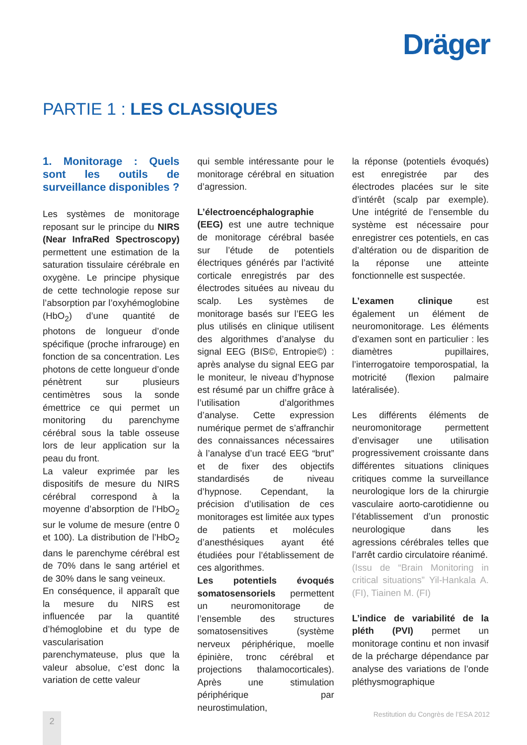Dräger
PARTIE 1 : LES CLASSIQUES
1. Monitorage : Quels sont les outils de surveillance disponibles ?
Les systèmes de monitorage reposant sur le principe du NIRS (Near InfraRed Spectroscopy) permettent une estimation de la saturation tissulaire cérébrale en oxygène. Le principe physique de cette technologie repose sur l’absorption par l’oxyhémoglobine (HbO<sub>2</sub>) d’une quantité de photons de longueur d’onde spécifique (proche infrarouge) en fonction de sa concentration. Les photons de cette longueur d’onde pénètrent sur plusieurs centimètres sous la sonde émettrice ce qui permet un monitoring du parenchyme cérébral sous la table osseuse lors de leur application sur la peau du front.
La valeur exprimée par les dispositifs de mesure du NIRS cérébral correspond à la moyenne d’absorption de l’HbO<sub>2</sub> sur le volume de mesure (entre 0 et 100). La distribution de l’HbO<sub>2</sub> dans le parenchyme cérébral est de 70% dans le sang artériel et de 30% dans le sang veineux.
En conséquence, il apparaît que la mesure du NIRS est influencée par la quantité d’hémoglobine et du type de vascularisation parenchymateuse, plus que la valeur absolue, c’est donc la variation de cette valeur
qui semble intéressante pour le monitorage cérébral en situation d’agression.
L’électroencéphalographie (EEG) est une autre technique de monitorage cérébral basée sur l’étude de potentiels électriques générés par l’activité corticale enregistrés par des électrodes situées au niveau du scalp. Les systèmes de monitorage basés sur l’EEG les plus utilisés en clinique utilisent des algorithmes d’analyse du signal EEG (BIS©, Entropie©) : après analyse du signal EEG par le moniteur, le niveau d’hypnose est résumé par un chiffre grâce à l’utilisation d’algorithmes d’analyse. Cette expression numérique permet de s’affranchir des connaissances nécessaires à l’analyse d’un tracé EEG “brut” et de fixer des objectifs standardisés de niveau d’hypnose. Cependant, la précision d’utilisation de ces monitorages est limitée aux types de patients et molécules d’anesthésiques ayant été étudiées pour l’établissement de ces algorithmes.
Les potentiels évoqués somatosensoriels permettent un neuromonitorage de l’ensemble des structures somatosensitives (système nerveux périphérique, moelle épinière, tronc cérébral et projections thalamocorticales). Après une stimulation périphérique par neurostimulation,
la réponse (potentiels évoqués) est enregistrée par des électrodes placées sur le site d’intérêt (scalp par exemple). Une intégrité de l’ensemble du système est nécessaire pour enregistrer ces potentiels, en cas d’altération ou de disparition de la réponse une atteinte fonctionnelle est suspectée.
L’examen clinique est également un élément de neuromonitorage. Les éléments d’examen sont en particulier : les diamètres pupillaires, l’interrogatoire temporospatial, la motricité (flexion palmaire latéralisée).
Les différents éléments de neuromonitorage permettent d’envisager une utilisation progressivement croissante dans différentes situations cliniques critiques comme la surveillance neurologique lors de la chirurgie vasculaire aorto-carotidienne ou l’établissement d’un pronostic neurologique dans les agressions cérébrales telles que l’arrêt cardio circulatoire réanimé.
(Issu de “Brain Monitoring in critical situations” Yil-Hankala A. (FI), Tiainen M. (FI)
L’indice de variabilité de la pléth (PVI) permet un monitorage continu et non invasif de la précharge dépendance par analyse des variations de l’onde pléthysmographique
Restitution du Congrès de l’ESA 2012
2